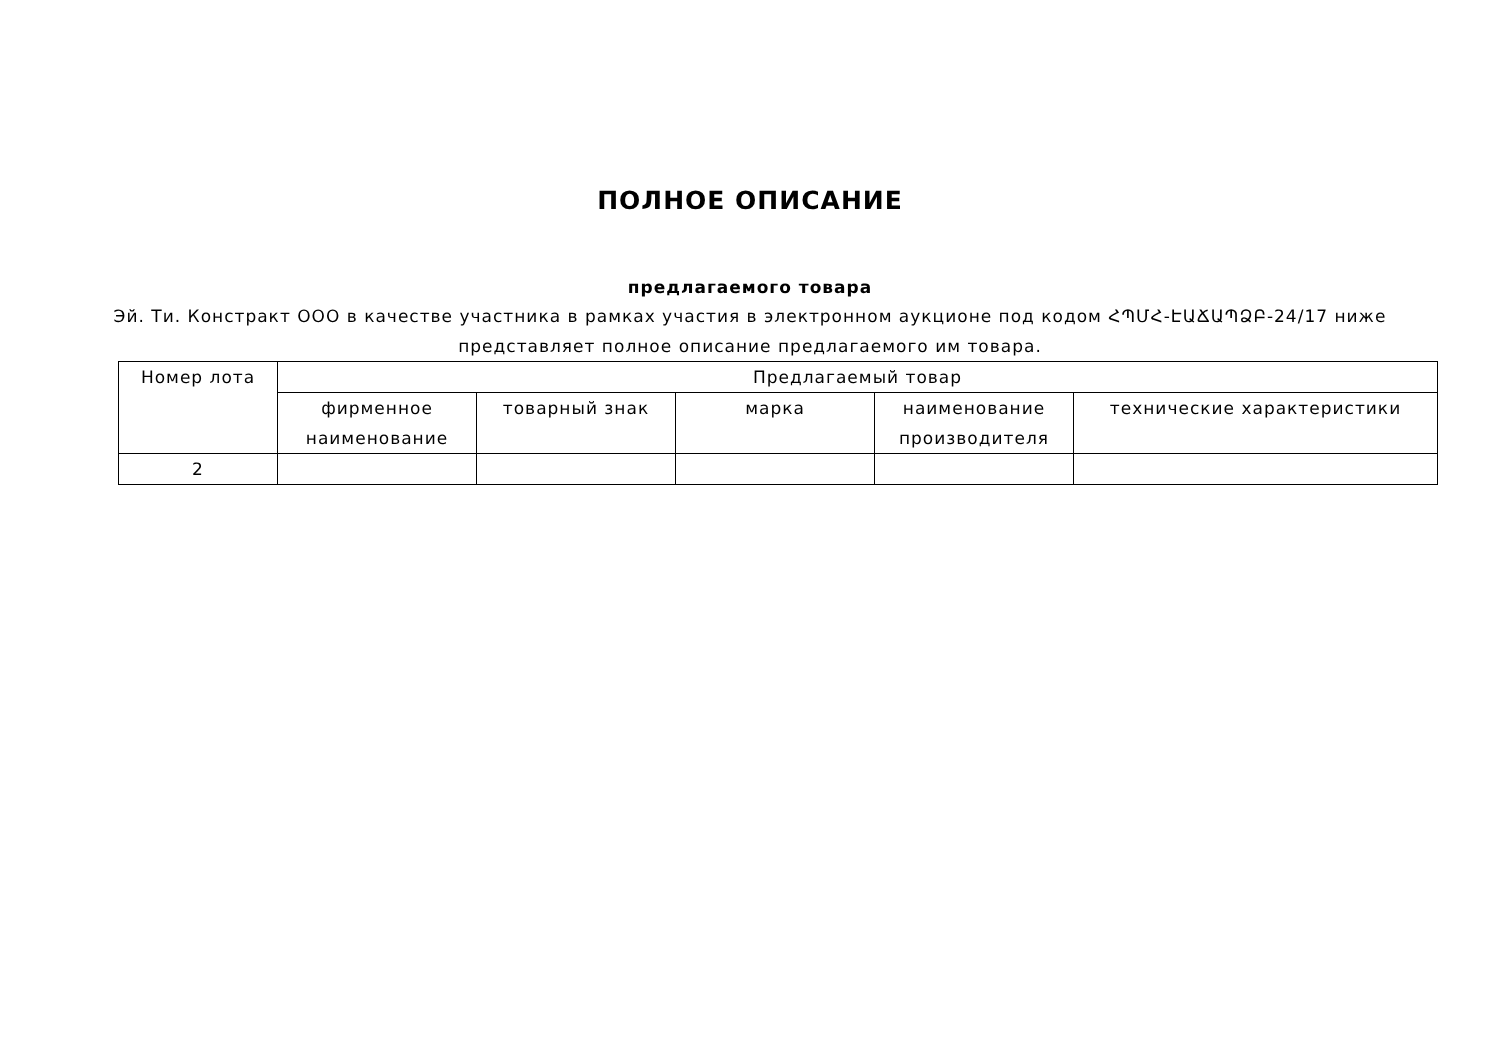ПОЛНОЕ ОПИСАНИЕ
предлагаемого товара
Эй. Ти. Констракт ООО в качестве участника в рамках участия в электронном аукционе под кодом ՀՊՄՀ-ԷԱՃԱՊՁԲ-24/17 ниже представляет полное описание предлагаемого им товара.
| Номер лота | Предлагаемый товар | | | | |
| --- | --- | --- | --- | --- | --- |
| | фирменное наименование | товарный знак | марка | наименование производителя | технические характеристики |
| 2 | | | | | |